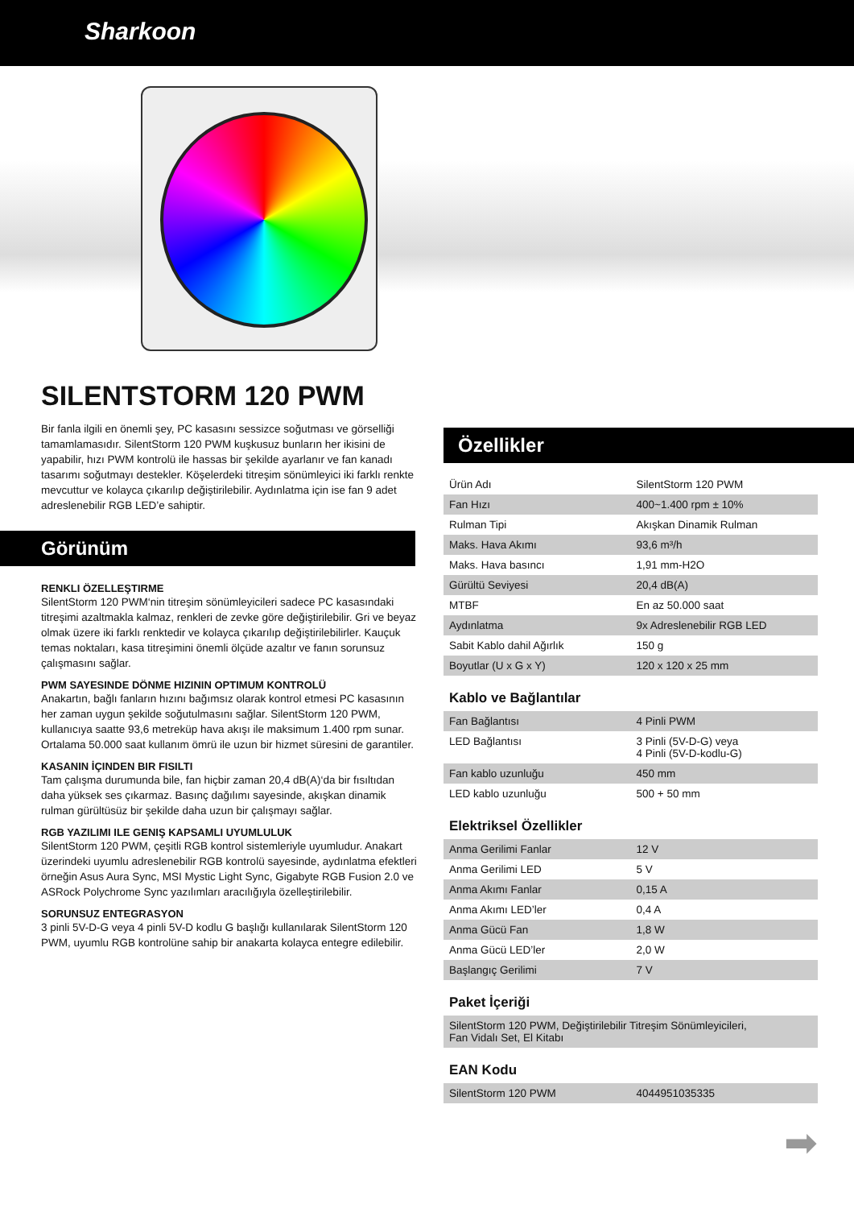Sharkoon
SILENTSTORM 120 PWM
Bir fanla ilgili en önemli şey, PC kasasını sessizce soğutması ve görsel­liği tamamlamasıdır. SilentStorm 120 PWM kuşkusuz bunların her ikisini de yapabilir, hızı PWM kontrolü ile hassas bir şekilde ayarlanır ve fan kanadı tasarımı soğutmayı destekler. Köşelerdeki titreşim sönümleyici iki farklı renkte mevcuttur ve kolayca çıkarılıp değiştirilebilir. Aydınlatma için ise fan 9 adet adreslenebilir RGB LED’e sahiptir.
Görünüm
RENKLI ÖZELLEŞTIRME
SilentStorm 120 PWM‘nin titreşim sönümleyicileri sadece PC kasasındaki titreşimi azaltmakla kalmaz, renkleri de zevke göre değiştirilebilir. Gri ve beyaz olmak üzere iki farklı renktedir ve kolayca çıkarılıp değiştirilebilir­ler. Kauçuk temas noktaları, kasa titreşimini önemli ölçüde azaltır ve fanın sorunsuz çalışmasını sağlar.
PWM SAYESINDE DÖNME HIZININ OPTIMUM KONTROLÜ
Anakartın, bağlı fanların hızını bağımsız olarak kontrol etmesi PC kasasının her zaman uygun şekilde soğutulmasını sağlar. SilentStorm 120 PWM, kullanıcıya saatte 93,6 metreküp hava akışı ile maksimum 1.400 rpm sunar. Ortalama 50.000 saat kullanım ömrü ile uzun bir hizmet süresini de garantiler.
KASANIN İÇINDEN BIR FISILTI
Tam çalışma durumunda bile, fan hiçbir zaman 20,4 dB(A)‘da bir fısıltıdan daha yüksek ses çıkarmaz. Basınç dağılımı sayesinde, akışkan dinamik rulman gürültüsüz bir şekilde daha uzun bir çalışmayı sağlar.
RGB YAZILIMI ILE GENIŞ KAPSAMLI UYUMLULUK
SilentStorm 120 PWM, çeşitli RGB kontrol sistemleriyle uyumludur. Anakart üzerindeki uyumlu adreslenebilir RGB kontrolü sayesinde, aydın­latma efektleri örneğin Asus Aura Sync, MSI Mystic Light Sync, Gigabyte RGB Fusion 2.0 ve ASRock Polychrome Sync yazılımları aracılığıyla özelleştirilebilir.
SORUNSUZ ENTEGRASYON
3 pinli 5V-D-G veya 4 pinli 5V-D kodlu G başlığı kullanılarak SilentStorm 120 PWM, uyumlu RGB kontrolüne sahip bir anakarta kolayca entegre edilebilir.
Özellikler
| Ürün Adı | SilentStorm 120 PWM |
| Fan Hızı | 400~1.400 rpm ± 10% |
| Rulman Tipi | Akışkan Dinamik Rulman |
| Maks. Hava Akımı | 93,6 m³/h |
| Maks. Hava basıncı | 1,91 mm-H2O |
| Gürültü Seviyesi | 20,4 dB(A) |
| MTBF | En az 50.000 saat |
| Aydınlatma | 9x Adreslenebilir RGB LED |
| Sabit Kablo dahil Ağırlık | 150 g |
| Boyutlar (U x G x Y) | 120 x 120 x 25 mm |
Kablo ve Bağlantılar
| Fan Bağlantısı | 4 Pinli PWM |
| LED Bağlantısı | 3 Pinli (5V-D-G) veya 4 Pinli (5V-D-kodlu-G) |
| Fan kablo uzunluğu | 450 mm |
| LED kablo uzunluğu | 500 + 50 mm |
Elektriksel Özellikler
| Anma Gerilimi Fanlar | 12 V |
| Anma Gerilimi LED | 5 V |
| Anma Akımı Fanlar | 0,15 A |
| Anma Akımı LED’ler | 0,4 A |
| Anma Gücü Fan | 1,8 W |
| Anma Gücü LED’ler | 2,0 W |
| Başlangıç Gerilimi | 7 V |
Paket İçeriği
| SilentStorm 120 PWM, Değiştirilebilir Titreşim Sönümleyicileri, Fan Vidalı Set, El Kitabı |
EAN Kodu
| SilentStorm 120 PWM | 4044951035335 |
➡